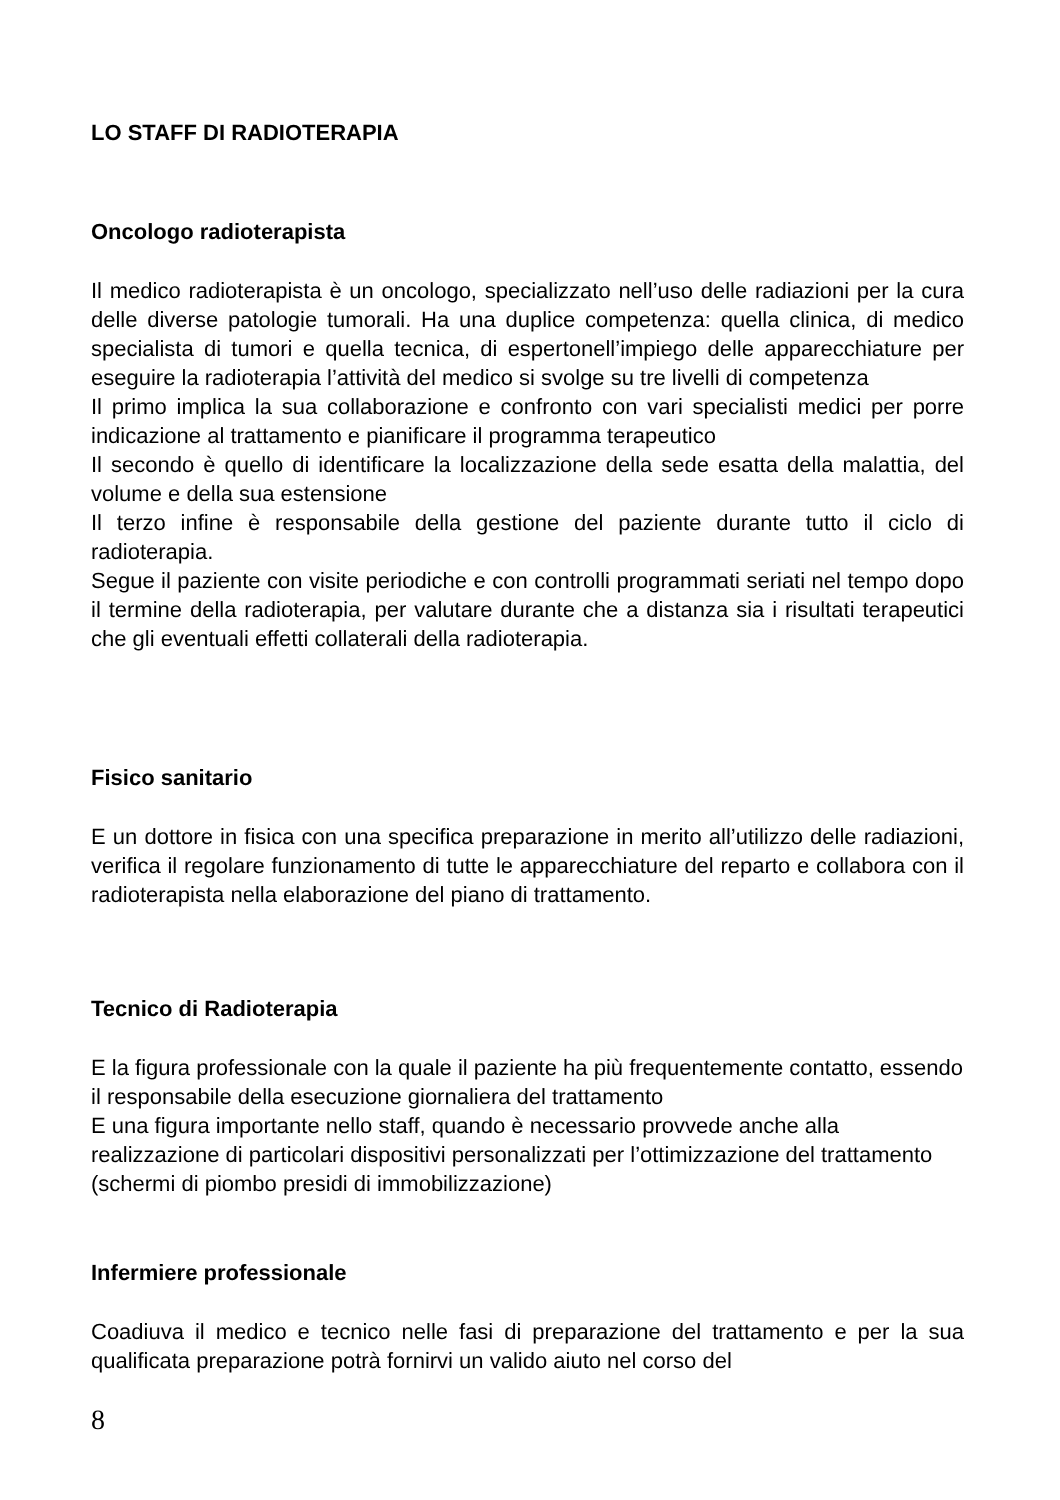LO STAFF DI RADIOTERAPIA
Oncologo radioterapista
Il medico radioterapista è un oncologo, specializzato nell’uso delle radiazioni per la cura delle diverse patologie tumorali. Ha una duplice competenza: quella clinica, di medico specialista di tumori e quella tecnica, di espertonell’impiego delle apparecchiature per eseguire la radioterapia l’attività del medico si svolge su tre livelli di competenza
Il primo implica la sua collaborazione e confronto con vari specialisti medici per porre indicazione al trattamento e pianificare il programma terapeutico
Il secondo è quello di identificare la localizzazione della sede esatta della malattia, del volume e della sua estensione
Il terzo infine è responsabile della gestione del paziente durante tutto il ciclo di radioterapia.
Segue il paziente con visite periodiche e con controlli programmati seriati nel tempo dopo il termine della radioterapia, per valutare durante che a distanza sia i risultati terapeutici che gli eventuali effetti collaterali della radioterapia.
Fisico sanitario
E un dottore in fisica con una specifica preparazione in merito all’utilizzo delle radiazioni, verifica il regolare funzionamento di tutte le apparecchiature del reparto e collabora con il radioterapista nella elaborazione del piano di trattamento.
Tecnico di Radioterapia
E la figura professionale con la quale il paziente ha più frequentemente contatto, essendo il responsabile della esecuzione giornaliera del trattamento
E una figura importante nello staff, quando è necessario provvede anche alla realizzazione di particolari dispositivi personalizzati per l’ottimizzazione del trattamento (schermi di piombo presidi di immobilizzazione)
Infermiere professionale
Coadiuva il medico e tecnico nelle fasi di preparazione del trattamento e per la sua qualificata preparazione potrà fornirvi un valido aiuto nel corso del
8